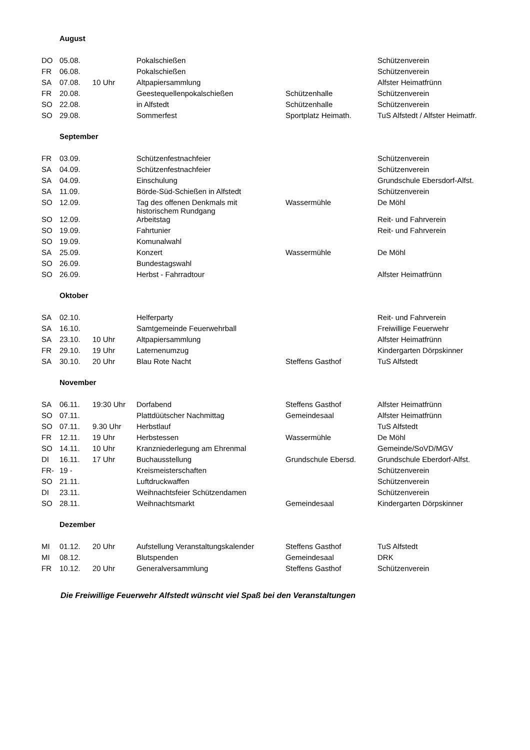| | August | | | | |
| DO | 05.08. | | Pokalschießen | | Schützenverein |
| FR | 06.08. | | Pokalschießen | | Schützenverein |
| SA | 07.08. | 10 Uhr | Altpapiersammlung | | Alfster Heimatfrünn |
| FR | 20.08. | | Geestequellenpokalschießen | Schützenhalle | Schützenverein |
| SO | 22.08. | | in Alfstedt | Schützenhalle | Schützenverein |
| SO | 29.08. | | Sommerfest | Sportplatz Heimath. | TuS Alfstedt / Alfster Heimatfr. |
| | September | | | | |
| FR | 03.09. | | Schützenfestnachfeier | | Schützenverein |
| SA | 04.09. | | Schützenfestnachfeier | | Schützenverein |
| SA | 04.09. | | Einschulung | | Grundschule Ebersdorf-Alfst. |
| SA | 11.09. | | Börde-Süd-Schießen in Alfstedt | | Schützenverein |
| SO | 12.09. | | Tag des offenen Denkmals mit historischem Rundgang | Wassermühle | De Möhl |
| SO | 12.09. | | Arbeitstag | | Reit- und Fahrverein |
| SO | 19.09. | | Fahrtunier | | Reit- und Fahrverein |
| SO | 19.09. | | Komunalwahl | | |
| SA | 25.09. | | Konzert | Wassermühle | De Möhl |
| SO | 26.09. | | Bundestagswahl | | |
| SO | 26.09. | | Herbst - Fahrradtour | | Alfster Heimatfrünn |
| | Oktober | | | | |
| SA | 02.10. | | Helferparty | | Reit- und Fahrverein |
| SA | 16.10. | | Samtgemeinde Feuerwehrball | | Freiwillige Feuerwehr |
| SA | 23.10. | 10 Uhr | Altpapiersammlung | | Alfster Heimatfrünn |
| FR | 29.10. | 19 Uhr | Laternenumzug | | Kindergarten Dörpskinner |
| SA | 30.10. | 20 Uhr | Blau Rote Nacht | Steffens Gasthof | TuS Alfstedt |
| | November | | | | |
| SA | 06.11. | 19:30 Uhr | Dorfabend | Steffens Gasthof | Alfster Heimatfrünn |
| SO | 07.11. | | Plattdüütscher Nachmittag | Gemeindesaal | Alfster Heimatfrünn |
| SO | 07.11. | 9.30 Uhr | Herbstlauf | | TuS Alfstedt |
| FR | 12.11. | 19 Uhr | Herbstessen | Wassermühle | De Möhl |
| SO | 14.11. | 10 Uhr | Kranzniederlegung am Ehrenmal | | Gemeinde/SoVD/MGV |
| DI | 16.11. | 17 Uhr | Buchausstellung | Grundschule Ebersd. | Grundschule Eberdorf-Alfst. |
| FR- | 19 - | | Kreismeisterschaften | | Schützenverein |
| SO | 21.11. | | Luftdruckwaffen | | Schützenverein |
| DI | 23.11. | | Weihnachtsfeier Schützendamen | | Schützenverein |
| SO | 28.11. | | Weihnachtsmarkt | Gemeindesaal | Kindergarten Dörpskinner |
| | Dezember | | | | |
| MI | 01.12. | 20 Uhr | Aufstellung Veranstaltungskalender | Steffens Gasthof | TuS Alfstedt |
| MI | 08.12. | | Blutspenden | Gemeindesaal | DRK |
| FR | 10.12. | 20 Uhr | Generalversammlung | Steffens Gasthof | Schützenverein |
Die Freiwillige Feuerwehr Alfstedt wünscht viel Spaß bei den Veranstaltungen